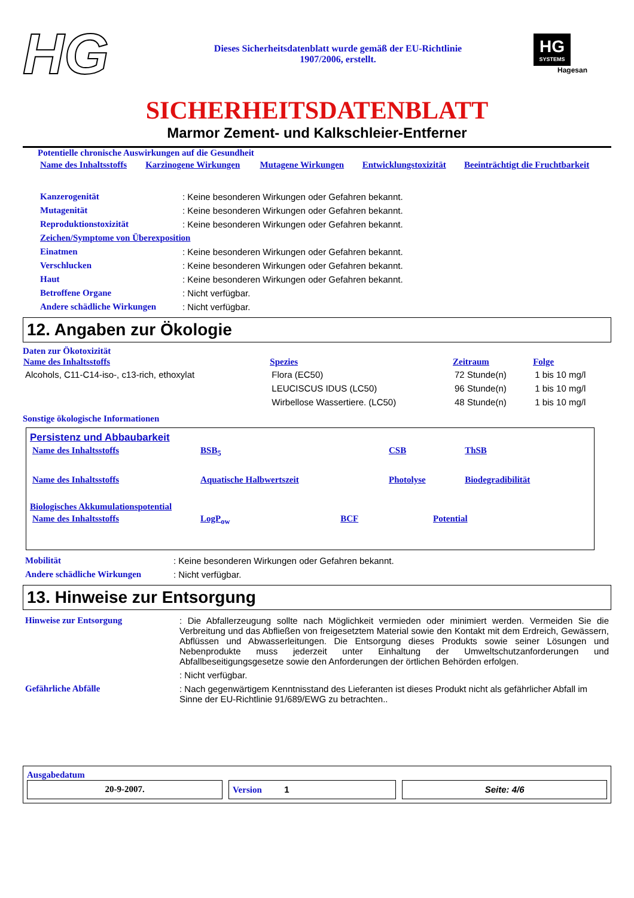HG
Dieses Sicherheitsdatenblatt wurde gemäß der EU-Richtlinie
1907/2006, erstellt.
HG
SYSTEMS
Hagesan
SICHERHEITSDATENBLATT
Marmor Zement- und Kalkschleier-Entferner
Potentielle chronische Auswirkungen auf die Gesundheit
| Name des Inhaltsstoffs | Karzinogene Wirkungen | Mutagene Wirkungen | Entwicklungstoxizität | Beeinträchtigt die Fruchtbarkeit |
| Kanzerogenität | : Keine besonderen Wirkungen oder Gefahren bekannt. |
| Mutagenität | : Keine besonderen Wirkungen oder Gefahren bekannt. |
| Reproduktionstoxizität | : Keine besonderen Wirkungen oder Gefahren bekannt. |
| Zeichen/Symptome von Überexposition | |
| Einatmen | : Keine besonderen Wirkungen oder Gefahren bekannt. |
| Verschlucken | : Keine besonderen Wirkungen oder Gefahren bekannt. |
| Haut | : Keine besonderen Wirkungen oder Gefahren bekannt. |
| Betroffene Organe | : Nicht verfügbar. |
| Andere schädliche Wirkungen | : Nicht verfügbar. |
12. Angaben zur Ökologie
Daten zur Ökotoxizität
| Name des Inhaltsstoffs | Spezies | Zeitraum | Folge |
| --- | --- | --- | --- |
| Alcohols, C11-C14-iso-, c13-rich, ethoxylat | Flora (EC50) | 72 Stunde(n) | 1 bis 10 mg/l |
| | LEUCISCUS IDUS (LC50) | 96 Stunde(n) | 1 bis 10 mg/l |
| | Wirbellose Wassertiere. (LC50) | 48 Stunde(n) | 1 bis 10 mg/l |
Sonstige ökologische Informationen
Persistenz und Abbaubarkeit
| Name des Inhaltsstoffs | BSB<sub>5</sub> | CSB | ThSB |
| Name des Inhaltsstoffs | Aquatische Halbwertszeit | Photolyse | Biodegradibilität |
Biologisches Akkumulationspotential
| Name des Inhaltsstoffs | LogP<sub>ow</sub> | BCF | Potential |
| Mobilität | : Keine besonderen Wirkungen oder Gefahren bekannt. |
| Andere schädliche Wirkungen | : Nicht verfügbar. |
13. Hinweise zur Entsorgung
| Hinweise zur Entsorgung | : Die Abfallerzeugung sollte nach Möglichkeit vermieden oder minimiert werden. Vermeiden Sie die Verbreitung und das Abfließen von freigesetztem Material sowie den Kontakt mit dem Erdreich, Gewässern, Abflüssen und Abwasserleitungen. Die Entsorgung dieses Produkts sowie seiner Lösungen und Nebenprodukte muss jederzeit unter Einhaltung der Umweltschutzanforderungen und Abfallbeseitigungsgesetze sowie den Anforderungen der örtlichen Behörden erfolgen. |
| | : Nicht verfügbar. |
| Gefährliche Abfälle | : Nach gegenwärtigem Kenntnisstand des Lieferanten ist dieses Produkt nicht als gefährlicher Abfall im Sinne der EU-Richtlinie 91/689/EWG zu betrachten.. |
Ausgabedatum
20-9-2007. Version 1 Seite: 4/6